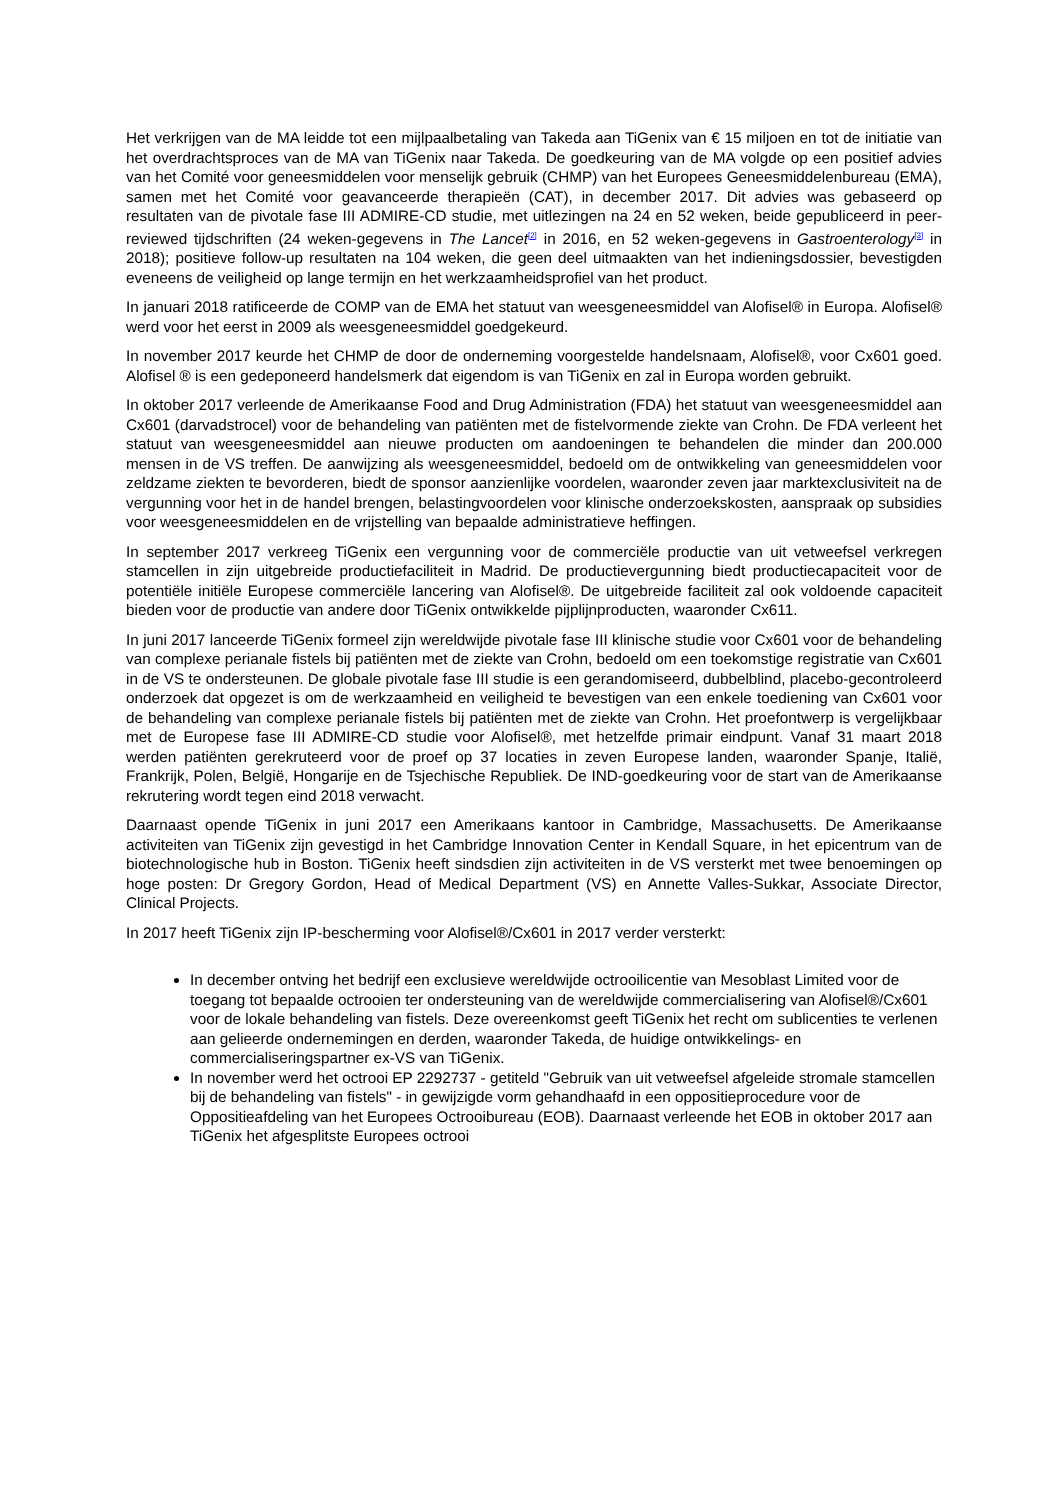Het verkrijgen van de MA leidde tot een mijlpaalbetaling van Takeda aan TiGenix van € 15 miljoen en tot de initiatie van het overdrachtsproces van de MA van TiGenix naar Takeda. De goedkeuring van de MA volgde op een positief advies van het Comité voor geneesmiddelen voor menselijk gebruik (CHMP) van het Europees Geneesmiddelenbureau (EMA), samen met het Comité voor geavanceerde therapieën (CAT), in december 2017. Dit advies was gebaseerd op resultaten van de pivotale fase III ADMIRE-CD studie, met uitlezingen na 24 en 52 weken, beide gepubliceerd in peer-reviewed tijdschriften (24 weken-gegevens in The Lancet<sup>[2]</sup> in 2016, en 52 weken-gegevens in Gastroenterology<sup>[3]</sup> in 2018); positieve follow-up resultaten na 104 weken, die geen deel uitmaakten van het indieningsdossier, bevestigden eveneens de veiligheid op lange termijn en het werkzaamheidsprofiel van het product.
In januari 2018 ratificeerde de COMP van de EMA het statuut van weesgeneesmiddel van Alofisel® in Europa. Alofisel® werd voor het eerst in 2009 als weesgeneesmiddel goedgekeurd.
In november 2017 keurde het CHMP de door de onderneming voorgestelde handelsnaam, Alofisel®, voor Cx601 goed. Alofisel ® is een gedeponeerd handelsmerk dat eigendom is van TiGenix en zal in Europa worden gebruikt.
In oktober 2017 verleende de Amerikaanse Food and Drug Administration (FDA) het statuut van weesgeneesmiddel aan Cx601 (darvadstrocel) voor de behandeling van patiënten met de fistelvormende ziekte van Crohn. De FDA verleent het statuut van weesgeneesmiddel aan nieuwe producten om aandoeningen te behandelen die minder dan 200.000 mensen in de VS treffen. De aanwijzing als weesgeneesmiddel, bedoeld om de ontwikkeling van geneesmiddelen voor zeldzame ziekten te bevorderen, biedt de sponsor aanzienlijke voordelen, waaronder zeven jaar marktexclusiviteit na de vergunning voor het in de handel brengen, belastingvoordelen voor klinische onderzoekskosten, aanspraak op subsidies voor weesgeneesmiddelen en de vrijstelling van bepaalde administratieve heffingen.
In september 2017 verkreeg TiGenix een vergunning voor de commerciële productie van uit vetweefsel verkregen stamcellen in zijn uitgebreide productiefaciliteit in Madrid. De productievergunning biedt productiecapaciteit voor de potentiële initiële Europese commerciële lancering van Alofisel®. De uitgebreide faciliteit zal ook voldoende capaciteit bieden voor de productie van andere door TiGenix ontwikkelde pijplijnproducten, waaronder Cx611.
In juni 2017 lanceerde TiGenix formeel zijn wereldwijde pivotale fase III klinische studie voor Cx601 voor de behandeling van complexe perianale fistels bij patiënten met de ziekte van Crohn, bedoeld om een toekomstige registratie van Cx601 in de VS te ondersteunen. De globale pivotale fase III studie is een gerandomiseerd, dubbelblind, placebo-gecontroleerd onderzoek dat opgezet is om de werkzaamheid en veiligheid te bevestigen van een enkele toediening van Cx601 voor de behandeling van complexe perianale fistels bij patiënten met de ziekte van Crohn. Het proefontwerp is vergelijkbaar met de Europese fase III ADMIRE-CD studie voor Alofisel®, met hetzelfde primair eindpunt. Vanaf 31 maart 2018 werden patiënten gerekruteerd voor de proef op 37 locaties in zeven Europese landen, waaronder Spanje, Italië, Frankrijk, Polen, België, Hongarije en de Tsjechische Republiek. De IND-goedkeuring voor de start van de Amerikaanse rekrutering wordt tegen eind 2018 verwacht.
Daarnaast opende TiGenix in juni 2017 een Amerikaans kantoor in Cambridge, Massachusetts. De Amerikaanse activiteiten van TiGenix zijn gevestigd in het Cambridge Innovation Center in Kendall Square, in het epicentrum van de biotechnologische hub in Boston. TiGenix heeft sindsdien zijn activiteiten in de VS versterkt met twee benoemingen op hoge posten: Dr Gregory Gordon, Head of Medical Department (VS) en Annette Valles-Sukkar, Associate Director, Clinical Projects.
In 2017 heeft TiGenix zijn IP-bescherming voor Alofisel®/Cx601 in 2017 verder versterkt:
In december ontving het bedrijf een exclusieve wereldwijde octrooilicentie van Mesoblast Limited voor de toegang tot bepaalde octrooien ter ondersteuning van de wereldwijde commercialisering van Alofisel®/Cx601 voor de lokale behandeling van fistels. Deze overeenkomst geeft TiGenix het recht om sublicenties te verlenen aan gelieerde ondernemingen en derden, waaronder Takeda, de huidige ontwikkelings- en commercialiseringspartner ex-VS van TiGenix.
In november werd het octrooi EP 2292737 - getiteld "Gebruik van uit vetweefsel afgeleide stromale stamcellen bij de behandeling van fistels" - in gewijzigde vorm gehandhaafd in een oppositieprocedure voor de Oppositieafdeling van het Europees Octrooibureau (EOB). Daarnaast verleende het EOB in oktober 2017 aan TiGenix het afgesplitste Europees octrooi